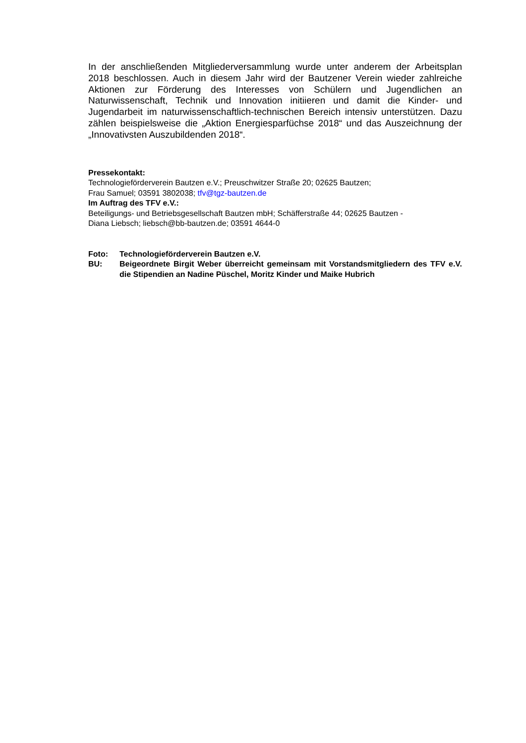In der anschließenden Mitgliederversammlung wurde unter anderem der Arbeitsplan 2018 beschlossen. Auch in diesem Jahr wird der Bautzener Verein wieder zahlreiche Aktionen zur Förderung des Interesses von Schülern und Jugendlichen an Naturwissenschaft, Technik und Innovation initiieren und damit die Kinder- und Jugendarbeit im naturwissenschaftlich-technischen Bereich intensiv unterstützen. Dazu zählen beispielsweise die „Aktion Energiesparfüchse 2018“ und das Auszeichnung der „Innovativsten Auszubildenden 2018“.
Pressekontakt:
Technologieförderverein Bautzen e.V.; Preuschwitzer Straße 20; 02625 Bautzen;
Frau Samuel; 03591 3802038; tfv@tgz-bautzen.de
Im Auftrag des TFV e.V.:
Beteiligungs- und Betriebsgesellschaft Bautzen mbH; Schäfferstraße 44; 02625 Bautzen -
Diana Liebsch; liebsch@bb-bautzen.de; 03591 4644-0
Foto: Technologieförderverein Bautzen e.V.
BU: Beigeordnete Birgit Weber überreicht gemeinsam mit Vorstandsmitgliedern des TFV e.V. die Stipendien an Nadine Püschel, Moritz Kinder und Maike Hubrich